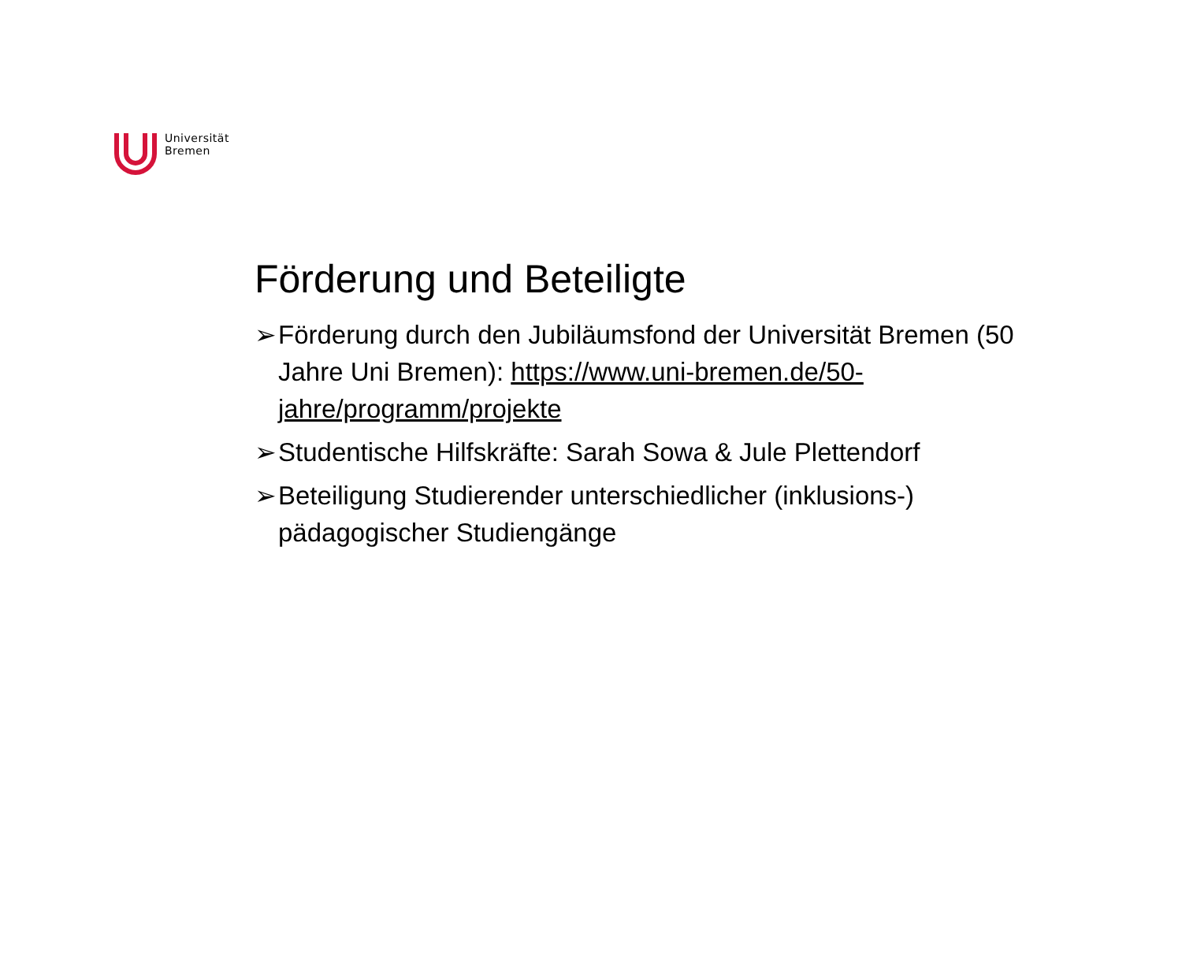Universität
Bremen
Förderung und Beteiligte
➢ Förderung durch den Jubiläumsfond der Universität Bremen (50 Jahre Uni Bremen): https://www.uni-bremen.de/50-jahre/programm/projekte
➢ Studentische Hilfskräfte: Sarah Sowa & Jule Plettendorf
➢ Beteiligung Studierender unterschiedlicher (inklusions-) pädagogischer Studiengänge